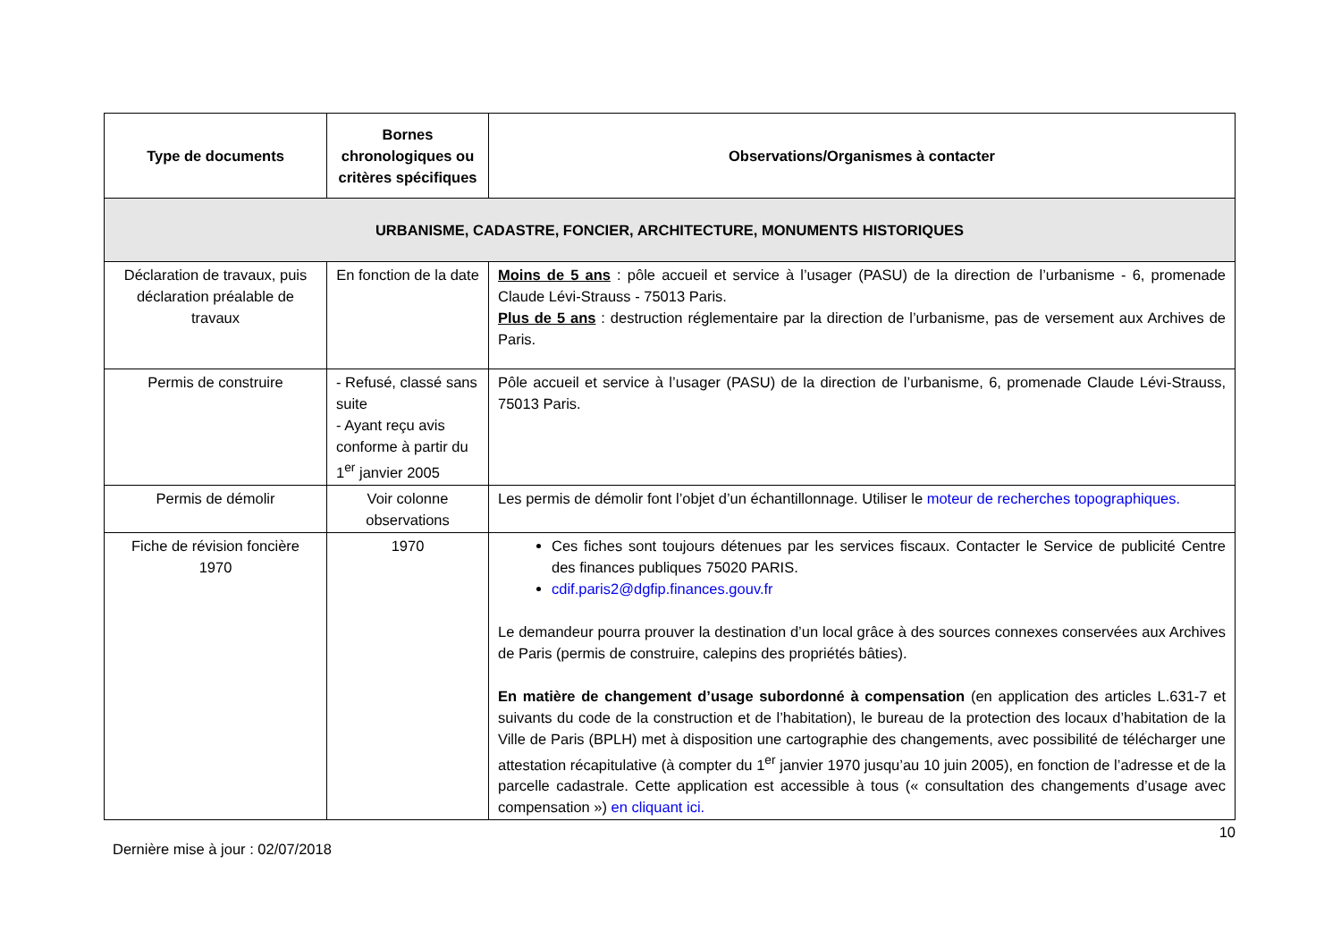| Type de documents | Bornes chronologiques ou critères spécifiques | Observations/Organismes à contacter |
| --- | --- | --- |
| URBANISME, CADASTRE, FONCIER, ARCHITECTURE, MONUMENTS HISTORIQUES | | |
| Déclaration de travaux, puis déclaration préalable de travaux | En fonction de la date | Moins de 5 ans : pôle accueil et service à l’usager (PASU) de la direction de l’urbanisme - 6, promenade Claude Lévi-Strauss - 75013 Paris. Plus de 5 ans : destruction réglementaire par la direction de l’urbanisme, pas de versement aux Archives de Paris. |
| Permis de construire | - Refusé, classé sans suite - Ayant reçu avis conforme à partir du 1<sup>er</sup> janvier 2005 | Pôle accueil et service à l’usager (PASU) de la direction de l’urbanisme, 6, promenade Claude Lévi-Strauss, 75013 Paris. |
| Permis de démolir | Voir colonne observations | Les permis de démolir font l’objet d’un échantillonnage. Utiliser le moteur de recherches topographiques. |
| Fiche de révision foncière 1970 | 1970 | Ces fiches sont toujours détenues par les services fiscaux. Contacter le Service de publicité Centre des finances publiques 75020 PARIS. cdif.paris2@dgfip.finances.gouv.fr Le demandeur pourra prouver la destination d’un local grâce à des sources connexes conservées aux Archives de Paris (permis de construire, calepins des propriétés bâties). En matière de changement d’usage subordonné à compensation (en application des articles L.631-7 et suivants du code de la construction et de l’habitation), le bureau de la protection des locaux d’habitation de la Ville de Paris (BPLH) met à disposition une cartographie des changements, avec possibilité de télécharger une attestation récapitulative (à compter du 1<sup>er</sup> janvier 1970 jusqu’au 10 juin 2005), en fonction de l’adresse et de la parcelle cadastrale. Cette application est accessible à tous (« consultation des changements d’usage avec compensation ») en cliquant ici. |
10
Dernière mise à jour : 02/07/2018